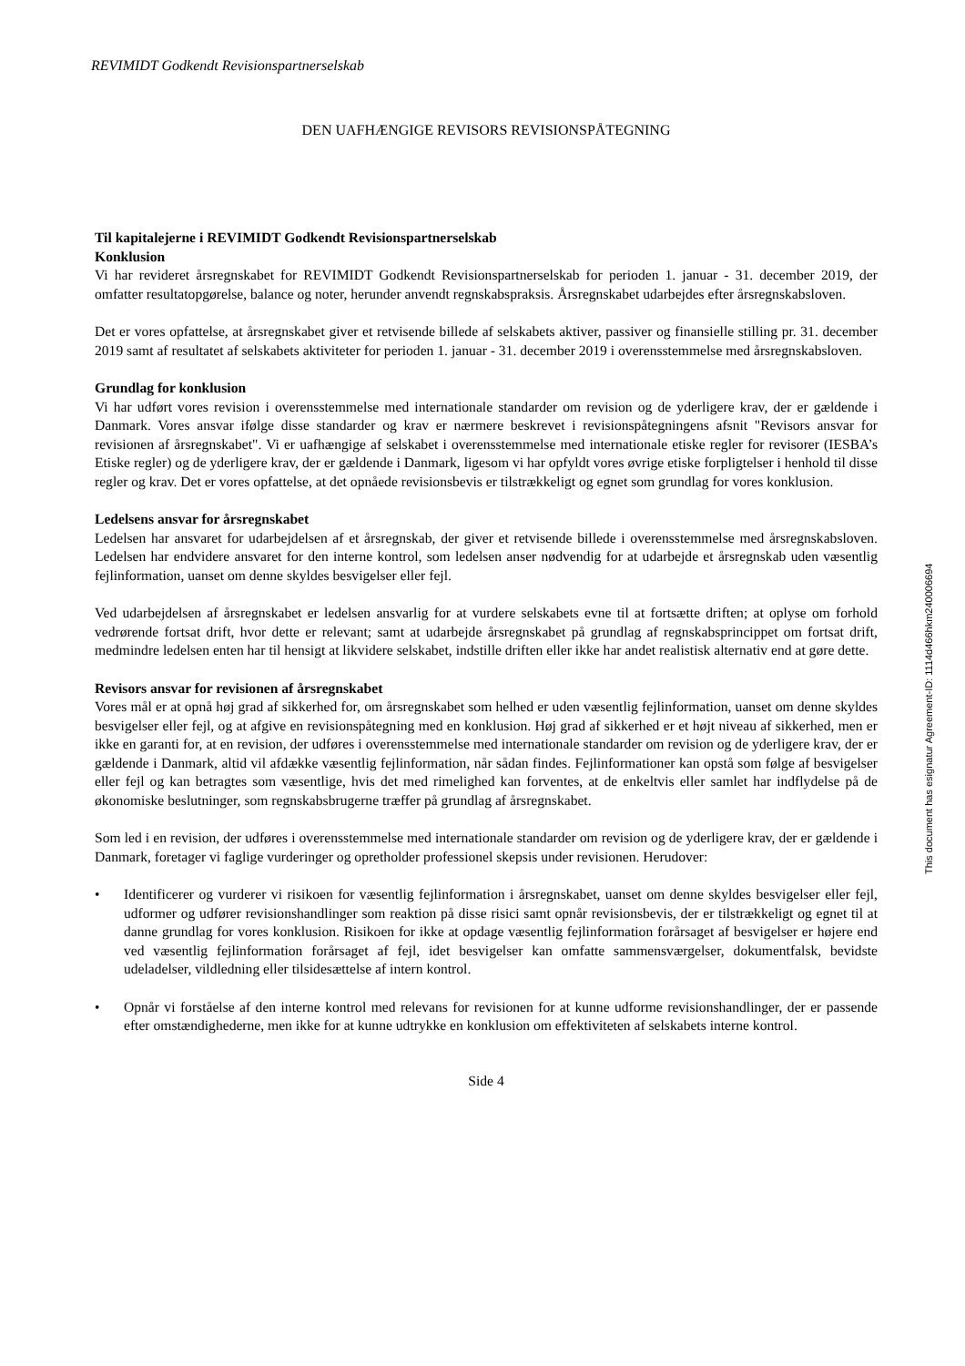REVIMIDT Godkendt Revisionspartnerselskab
DEN UAFHÆNGIGE REVISORS REVISIONSPÅTEGNING
Til kapitalejerne i REVIMIDT Godkendt Revisionspartnerselskab
Konklusion
Vi har revideret årsregnskabet for REVIMIDT Godkendt Revisionspartnerselskab for perioden 1. januar - 31. december 2019, der omfatter resultatopgørelse, balance og noter, herunder anvendt regnskabspraksis. Årsregnskabet udarbejdes efter årsregnskabsloven.
Det er vores opfattelse, at årsregnskabet giver et retvisende billede af selskabets aktiver, passiver og finansielle stilling pr. 31. december 2019 samt af resultatet af selskabets aktiviteter for perioden 1. januar - 31. december 2019 i overensstemmelse med årsregnskabsloven.
Grundlag for konklusion
Vi har udført vores revision i overensstemmelse med internationale standarder om revision og de yderligere krav, der er gældende i Danmark. Vores ansvar ifølge disse standarder og krav er nærmere beskrevet i revisionspåtegningens afsnit "Revisors ansvar for revisionen af årsregnskabet". Vi er uafhængige af selskabet i overensstemmelse med internationale etiske regler for revisorer (IESBA’s Etiske regler) og de yderligere krav, der er gældende i Danmark, ligesom vi har opfyldt vores øvrige etiske forpligtelser i henhold til disse regler og krav. Det er vores opfattelse, at det opnåede revisionsbevis er tilstrækkeligt og egnet som grundlag for vores konklusion.
Ledelsens ansvar for årsregnskabet
Ledelsen har ansvaret for udarbejdelsen af et årsregnskab, der giver et retvisende billede i overensstemmelse med årsregnskabsloven. Ledelsen har endvidere ansvaret for den interne kontrol, som ledelsen anser nødvendig for at udarbejde et årsregnskab uden væsentlig fejlinformation, uanset om denne skyldes besvigelser eller fejl.
Ved udarbejdelsen af årsregnskabet er ledelsen ansvarlig for at vurdere selskabets evne til at fortsætte driften; at oplyse om forhold vedrørende fortsat drift, hvor dette er relevant; samt at udarbejde årsregnskabet på grundlag af regnskabsprincippet om fortsat drift, medmindre ledelsen enten har til hensigt at likvidere selskabet, indstille driften eller ikke har andet realistisk alternativ end at gøre dette.
Revisors ansvar for revisionen af årsregnskabet
Vores mål er at opnå høj grad af sikkerhed for, om årsregnskabet som helhed er uden væsentlig fejlinformation, uanset om denne skyldes besvigelser eller fejl, og at afgive en revisionspåtegning med en konklusion. Høj grad af sikkerhed er et højt niveau af sikkerhed, men er ikke en garanti for, at en revision, der udføres i overensstemmelse med internationale standarder om revision og de yderligere krav, der er gældende i Danmark, altid vil afdække væsentlig fejlinformation, når sådan findes. Fejlinformationer kan opstå som følge af besvigelser eller fejl og kan betragtes som væsentlige, hvis det med rimelighed kan forventes, at de enkeltvis eller samlet har indflydelse på de økonomiske beslutninger, som regnskabsbrugerne træffer på grundlag af årsregnskabet.
Som led i en revision, der udføres i overensstemmelse med internationale standarder om revision og de yderligere krav, der er gældende i Danmark, foretager vi faglige vurderinger og opretholder professionel skepsis under revisionen. Herudover:
• Identificerer og vurderer vi risikoen for væsentlig fejlinformation i årsregnskabet, uanset om denne skyldes besvigelser eller fejl, udformer og udfører revisionshandlinger som reaktion på disse risici samt opnår revisionsbevis, der er tilstrækkeligt og egnet til at danne grundlag for vores konklusion. Risikoen for ikke at opdage væsentlig fejlinformation forårsaget af besvigelser er højere end ved væsentlig fejlinformation forårsaget af fejl, idet besvigelser kan omfatte sammensværgelser, dokumentfalsk, bevidste udeladelser, vildledning eller tilsidesættelse af intern kontrol.
• Opnår vi forståelse af den interne kontrol med relevans for revisionen for at kunne udforme revisionshandlinger, der er passende efter omstændighederne, men ikke for at kunne udtrykke en konklusion om effektiviteten af selskabets interne kontrol.
Side 4
This document has esignatur Agreement-ID: 1114d466hkm240006694